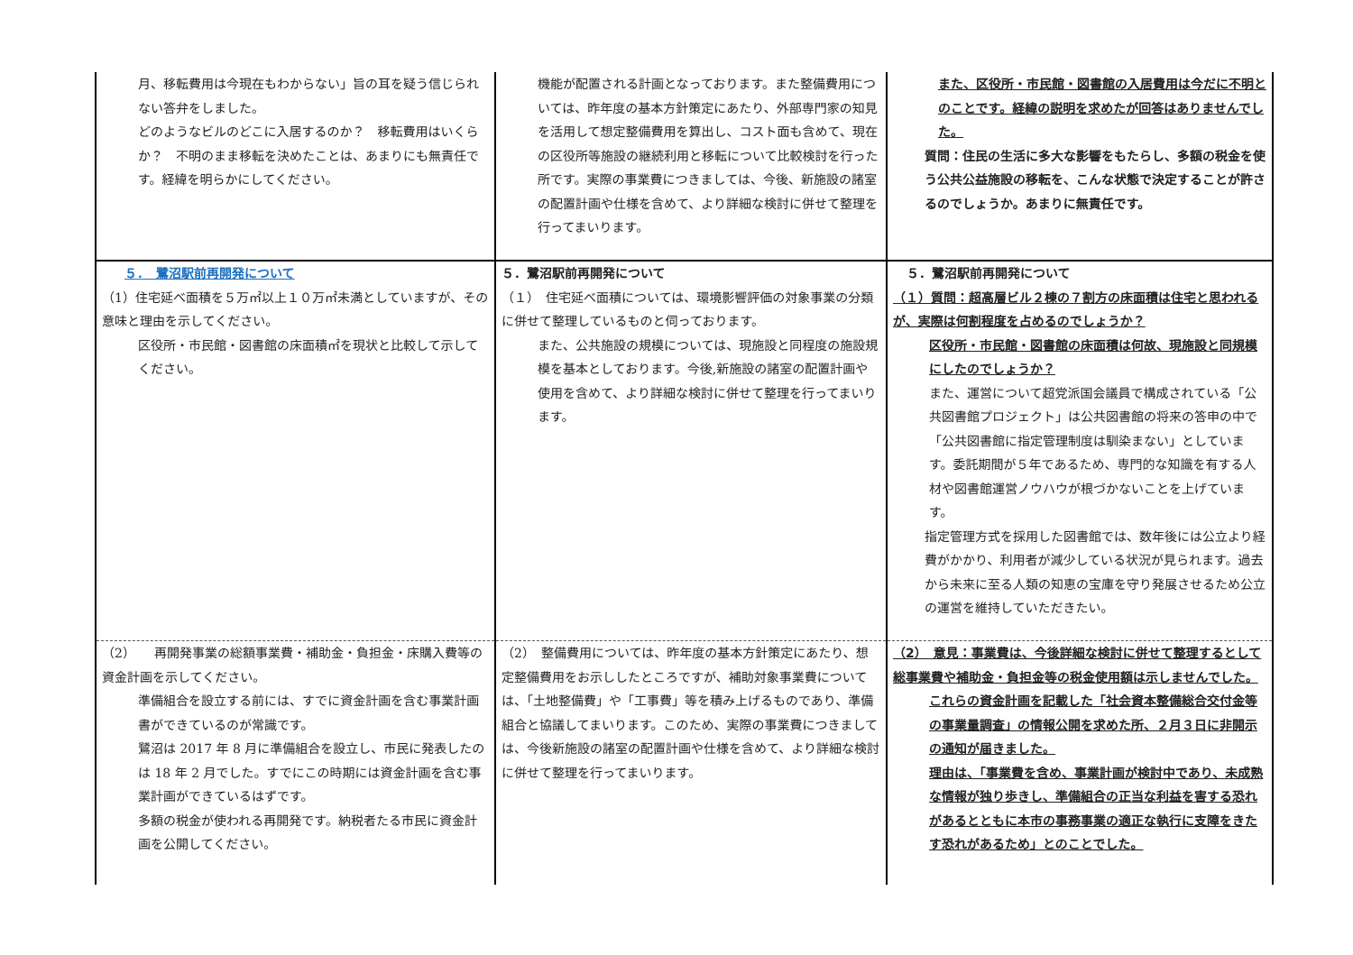| 月、移転費用は今現在もわからない」旨の耳を疑う信じられない答弁をしました。 どのようなビルのどこに入居するのか？ 移転費用はいくらか？ 不明のまま移転を決めたことは、あまりにも無責任です。経緯を明らかにしてください。 | 機能が配置される計画となっております。また整備費用については、昨年度の基本方針策定にあたり、外部専門家の知見を活用して想定整備費用を算出し、コスト面も含めて、現在の区役所等施設の継続利用と移転について比較検討を行った所です。実際の事業費につきましては、今後、新施設の諸室の配置計画や仕様を含めて、より詳細な検討に併せて整理を行ってまいります。 | また、区役所・市民館・図書館の入居費用は今だに不明とのことです。経緯の説明を求めたが回答はありませんでした。 質問：住民の生活に多大な影響をもたらし、多額の税金を使う公共公益施設の移転を、こんな状態で決定することが許さるのでしょうか。あまりに無責任です。 |
| ５． 鷺沼駅前再開発について （1）住宅延べ面積を５万㎡以上１０万㎡未満としていますが、その意味と理由を示してください。 区役所・市民館・図書館の床面積㎡を現状と比較して示してください。 | ５．鷺沼駅前再開発について （１） 住宅延べ面積については、環境影響評価の対象事業の分類に併せて整理しているものと伺っております。 また、公共施設の規模については、現施設と同程度の施設規模を基本としております。今後,新施設の諸室の配置計画や使用を含めて、より詳細な検討に併せて整理を行ってまいります。 | ５．鷺沼駅前再開発について （１）質問：超高層ビル２棟の７割方の床面積は住宅と思われるが、実際は何割程度を占めるのでしょうか？ 区役所・市民館・図書館の床面積は何故、現施設と同規模にしたのでしょうか？ また、運営について超党派国会議員で構成されている「公共図書館プロジェクト」は公共図書館の将来の答申の中で「公共図書館に指定管理制度は馴染まない」としています。委託期間が５年であるため、専門的な知識を有する人材や図書館運営ノウハウが根づかないことを上げています。 指定管理方式を採用した図書館では、数年後には公立より経費がかかり、利用者が減少している状況が見られます。過去から未来に至る人類の知恵の宝庫を守り発展させるため公立の運営を維持していただきたい。 |
| （2） 再開発事業の総額事業費・補助金・負担金・床購入費等の資金計画を示してください。 準備組合を設立する前には、すでに資金計画を含む事業計画書ができているのが常識です。 鷺沼は 2017 年 8 月に準備組合を設立し、市民に発表したのは 18 年 2 月でした。すでにこの時期には資金計画を含む事業計画ができているはずです。 多額の税金が使われる再開発です。納税者たる市民に資金計画を公開してください。 | （2） 整備費用については、昨年度の基本方針策定にあたり、想定整備費用をお示ししたところですが、補助対象事業費については、「土地整備費」や「工事費」等を積み上げるものであり、準備組合と協議してまいります。このため、実際の事業費につきましては、今後新施設の諸室の配置計画や仕様を含めて、より詳細な検討に併せて整理を行ってまいります。 | （2） 意見：事業費は、今後詳細な検討に併せて整理するとして総事業費や補助金・負担金等の税金使用額は示しませんでした。 これらの資金計画を記載した「社会資本整備総合交付金等の事業量調査」の情報公開を求めた所、２月３日に非開示の通知が届きました。 理由は、「事業費を含め、事業計画が検討中であり、未成熟な情報が独り歩きし、準備組合の正当な利益を害する恐れがあるとともに本市の事務事業の適正な執行に支障をきたす恐れがあるため」とのことでした。 |